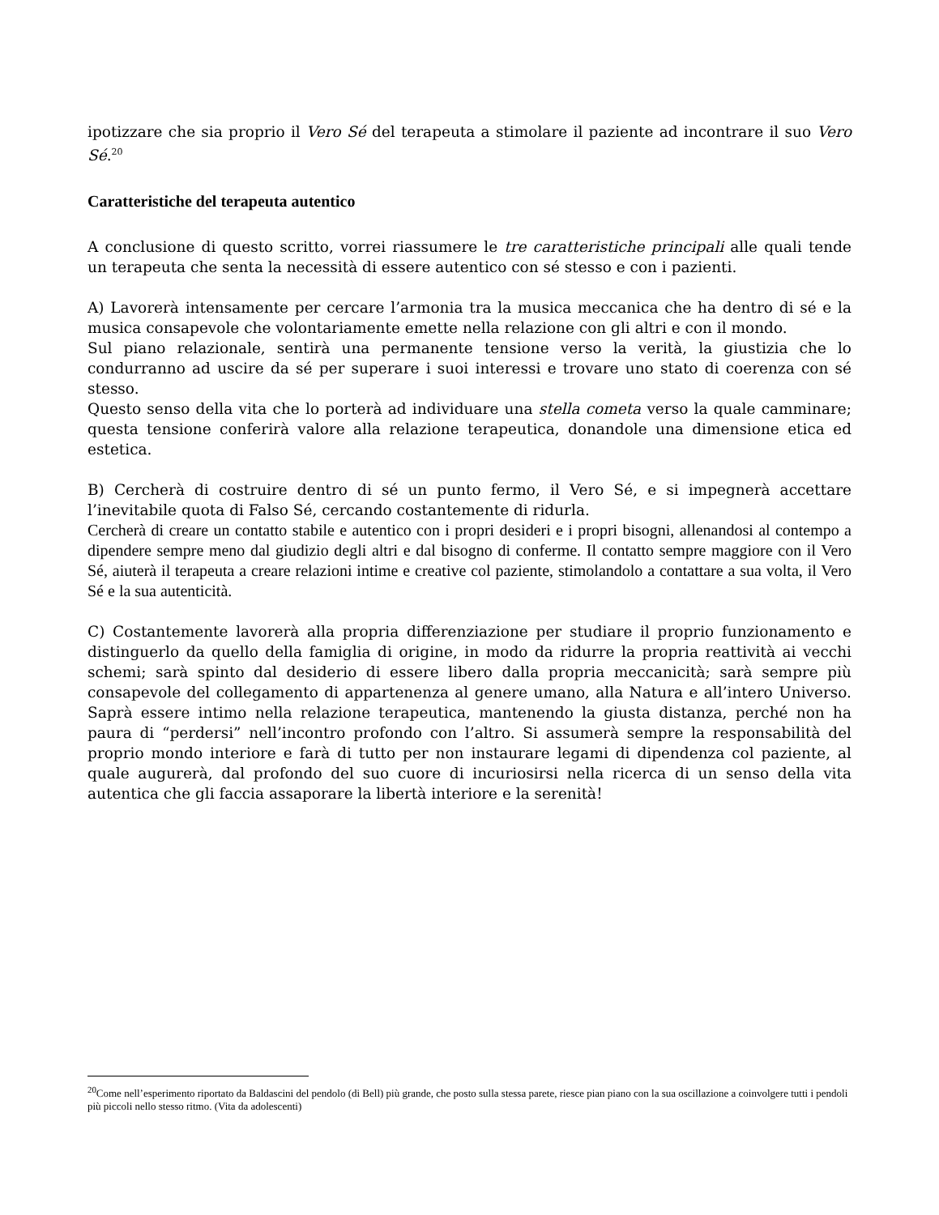ipotizzare che sia proprio il Vero Sé del terapeuta a stimolare il paziente ad incontrare il suo Vero Sé.<sup>20</sup>
Caratteristiche del terapeuta autentico
A conclusione di questo scritto, vorrei riassumere le tre caratteristiche principali alle quali tende un terapeuta che senta la necessità di essere autentico con sé stesso e con i pazienti.
A) Lavorerà intensamente per cercare l’armonia tra la musica meccanica che ha dentro di sé e la musica consapevole che volontariamente emette nella relazione con gli altri e con il mondo.
Sul piano relazionale, sentirà una permanente tensione verso la verità, la giustizia che lo condurranno ad uscire da sé per superare i suoi interessi e trovare uno stato di coerenza con sé stesso.
Questo senso della vita che lo porterà ad individuare una stella cometa verso la quale camminare; questa tensione conferirà valore alla relazione terapeutica, donandole una dimensione etica ed estetica.
B) Cercherà di costruire dentro di sé un punto fermo, il Vero Sé, e si impegnerà accettare l’inevitabile quota di Falso Sé, cercando costantemente di ridurla.
Cercherà di creare un contatto stabile e autentico con i propri desideri e i propri bisogni, allenandosi al contempo a dipendere sempre meno dal giudizio degli altri e dal bisogno di conferme. Il contatto sempre maggiore con il Vero Sé, aiuterà il terapeuta a creare relazioni intime e creative col paziente, stimolandolo a contattare a sua volta, il Vero Sé e la sua autenticità.
C) Costantemente lavorerà alla propria differenziazione per studiare il proprio funzionamento e distinguerlo da quello della famiglia di origine, in modo da ridurre la propria reattività ai vecchi schemi; sarà spinto dal desiderio di essere libero dalla propria meccanicità; sarà sempre più consapevole del collegamento di appartenenza al genere umano, alla Natura e all’intero Universo. Saprà essere intimo nella relazione terapeutica, mantenendo la giusta distanza, perché non ha paura di “perdersi” nell’incontro profondo con l’altro. Si assumerà sempre la responsabilità del proprio mondo interiore e farà di tutto per non instaurare legami di dipendenza col paziente, al quale augurerà, dal profondo del suo cuore di incuriosirsi nella ricerca di un senso della vita autentica che gli faccia assaporare la libertà interiore e la serenità!
<sup>20</sup> Come nell’esperimento riportato da Baldascini del pendolo (di Bell) più grande, che posto sulla stessa parete, riesce pian piano con la sua oscillazione a coinvolgere tutti i pendoli più piccoli nello stesso ritmo. (Vita da adolescenti)